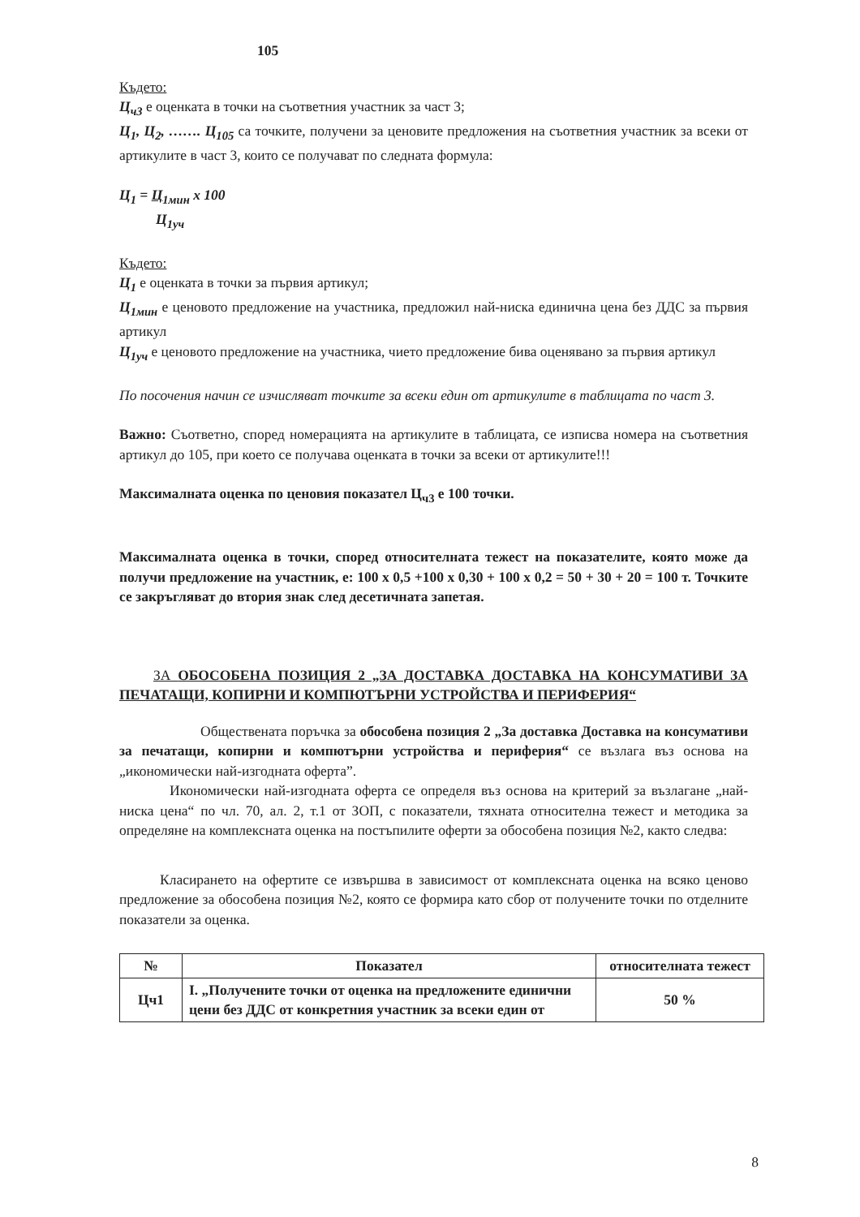105
Където:
Ц<sub>ч3</sub> е оценката в точки на съответния участник за част 3;
Ц<sub>1</sub>, Ц<sub>2</sub>, ……. Ц<sub>105</sub> са точките, получени за ценовите предложения на съответния участник за всеки от артикулите в част 3, които се получават по следната формула:
Ц<sub>1</sub> = Ц<sub>1мин</sub> x 100
Ц<sub>1уч</sub>
Където:
Ц<sub>1</sub> е оценката в точки за първия артикул;
Ц<sub>1мин</sub> е ценовото предложение на участника, предложил най-ниска единична цена без ДДС за първия артикул
Ц<sub>1уч</sub> е ценовото предложение на участника, чието предложение бива оценявано за първия артикул
По посочения начин се изчисляват точките за всеки един от артикулите в таблицата по част 3.
Важно: Съответно, според номерацията на артикулите в таблицата, се изписва номера на съответния артикул до 105, при което се получава оценката в точки за всеки от артикулите!!!
Максималната оценка по ценовия показател Ц<sub>ч3</sub> е 100 точки.
Максималната оценка в точки, според относителната тежест на показателите, която може да получи предложение на участник, е: 100 x 0,5 +100 x 0,30 + 100 x 0,2 = 50 + 30 + 20 = 100 т. Точките се закръгляват до втория знак след десетичната запетая.
ЗА ОБОСОБЕНА ПОЗИЦИЯ 2 „ЗА ДОСТАВКА ДОСТАВКА НА КОНСУМАТИВИ ЗА ПЕЧАТАЩИ, КОПИРНИ И КОМПЮТЪРНИ УСТРОЙСТВА И ПЕРИФЕРИЯ“
Обществената поръчка за обособена позиция 2 „За доставка Доставка на консумативи за печатащи, копирни и компютърни устройства и периферия“ се възлага въз основа на „икономически най-изгодната оферта”.
Икономически най-изгодната оферта се определя въз основа на критерий за възлагане „най-ниска цена“ по чл. 70, ал. 2, т.1 от ЗОП, с показатели, тяхната относителна тежест и методика за определяне на комплексната оценка на постъпилите оферти за обособена позиция №2, както следва:
Класирането на офертите се извършва в зависимост от комплексната оценка на всяко ценово предложение за обособена позиция №2, която се формира като сбор от получените точки по отделните показатели за оценка.
| № | Показател | относителната тежест |
| --- | --- | --- |
| Цч1 | I. „Получените точки от оценка на предложените единични цени без ДДС от конкретния участник за всеки един от | 50 % |
8